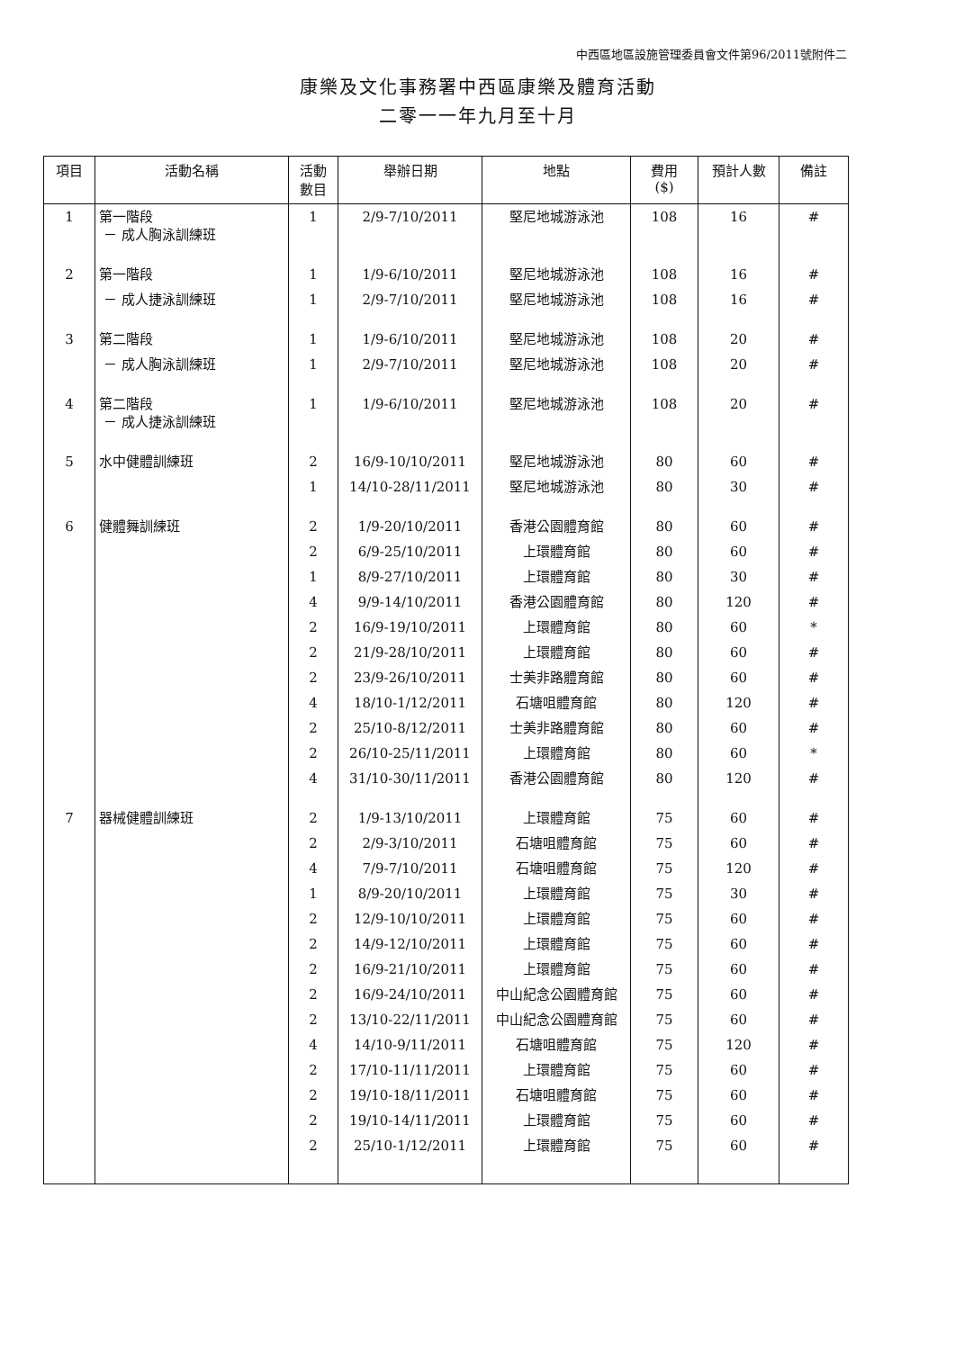中西區地區設施管理委員會文件第96/2011號附件二
康樂及文化事務署中西區康樂及體育活動
二零一一年九月至十月
| 項目 | 活動名稱 | 活動 數目 | 舉辦日期 | 地點 | 費用 ($) | 預計人數 | 備註 |
| --- | --- | --- | --- | --- | --- | --- | --- |
| 1 | 第一階段 － 成人胸泳訓練班 | 1 | 2/9-7/10/2011 | 堅尼地城游泳池 | 108 | 16 | # |
| 2 | 第一階段 | 1 | 1/9-6/10/2011 | 堅尼地城游泳池 | 108 | 16 | # |
| | － 成人捷泳訓練班 | 1 | 2/9-7/10/2011 | 堅尼地城游泳池 | 108 | 16 | # |
| 3 | 第二階段 | 1 | 1/9-6/10/2011 | 堅尼地城游泳池 | 108 | 20 | # |
| | － 成人胸泳訓練班 | 1 | 2/9-7/10/2011 | 堅尼地城游泳池 | 108 | 20 | # |
| 4 | 第二階段 － 成人捷泳訓練班 | 1 | 1/9-6/10/2011 | 堅尼地城游泳池 | 108 | 20 | # |
| 5 | 水中健體訓練班 | 2 | 16/9-10/10/2011 | 堅尼地城游泳池 | 80 | 60 | # |
| | | 1 | 14/10-28/11/2011 | 堅尼地城游泳池 | 80 | 30 | # |
| 6 | 健體舞訓練班 | 2 | 1/9-20/10/2011 | 香港公園體育館 | 80 | 60 | # |
| | | 2 | 6/9-25/10/2011 | 上環體育館 | 80 | 60 | # |
| | | 1 | 8/9-27/10/2011 | 上環體育館 | 80 | 30 | # |
| | | 4 | 9/9-14/10/2011 | 香港公園體育館 | 80 | 120 | # |
| | | 2 | 16/9-19/10/2011 | 上環體育館 | 80 | 60 | * |
| | | 2 | 21/9-28/10/2011 | 上環體育館 | 80 | 60 | # |
| | | 2 | 23/9-26/10/2011 | 士美非路體育館 | 80 | 60 | # |
| | | 4 | 18/10-1/12/2011 | 石塘咀體育館 | 80 | 120 | # |
| | | 2 | 25/10-8/12/2011 | 士美非路體育館 | 80 | 60 | # |
| | | 2 | 26/10-25/11/2011 | 上環體育館 | 80 | 60 | * |
| | | 4 | 31/10-30/11/2011 | 香港公園體育館 | 80 | 120 | # |
| 7 | 器械健體訓練班 | 2 | 1/9-13/10/2011 | 上環體育館 | 75 | 60 | # |
| | | 2 | 2/9-3/10/2011 | 石塘咀體育館 | 75 | 60 | # |
| | | 4 | 7/9-7/10/2011 | 石塘咀體育館 | 75 | 120 | # |
| | | 1 | 8/9-20/10/2011 | 上環體育館 | 75 | 30 | # |
| | | 2 | 12/9-10/10/2011 | 上環體育館 | 75 | 60 | # |
| | | 2 | 14/9-12/10/2011 | 上環體育館 | 75 | 60 | # |
| | | 2 | 16/9-21/10/2011 | 上環體育館 | 75 | 60 | # |
| | | 2 | 16/9-24/10/2011 | 中山紀念公園體育館 | 75 | 60 | # |
| | | 2 | 13/10-22/11/2011 | 中山紀念公園體育館 | 75 | 60 | # |
| | | 4 | 14/10-9/11/2011 | 石塘咀體育館 | 75 | 120 | # |
| | | 2 | 17/10-11/11/2011 | 上環體育館 | 75 | 60 | # |
| | | 2 | 19/10-18/11/2011 | 石塘咀體育館 | 75 | 60 | # |
| | | 2 | 19/10-14/11/2011 | 上環體育館 | 75 | 60 | # |
| | | 2 | 25/10-1/12/2011 | 上環體育館 | 75 | 60 | # |